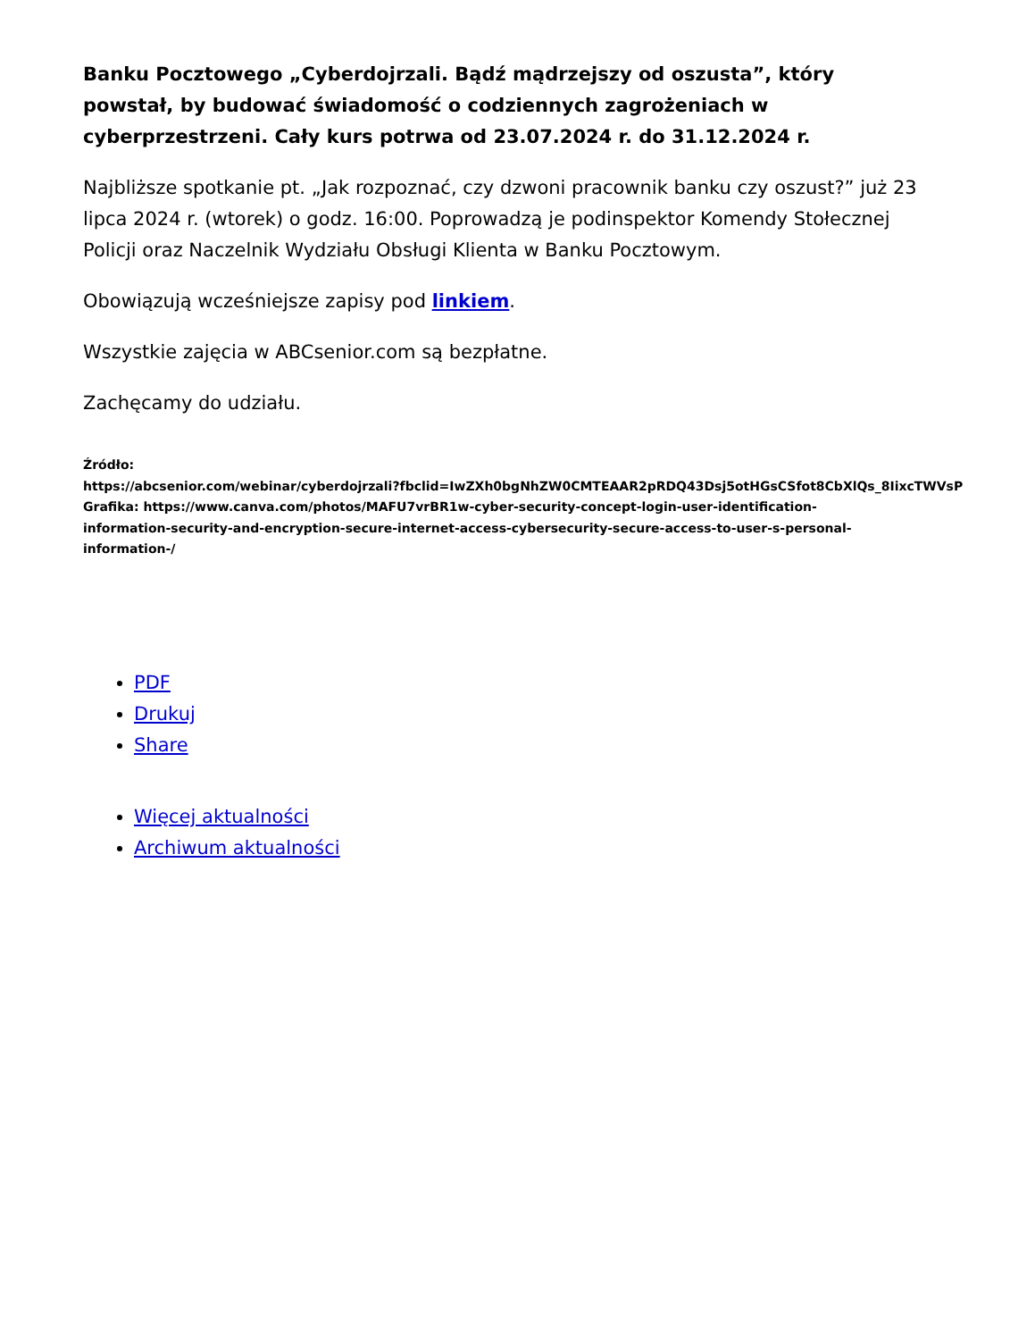Banku Pocztowego „Cyberdojrzali. Bądź mądrzejszy od oszusta”, który powstał, by budować świadomość o codziennych zagrożeniach w cyberprzestrzeni. Cały kurs potrwa od 23.07.2024 r. do 31.12.2024 r.
Najbliższe spotkanie pt. „Jak rozpoznać, czy dzwoni pracownik banku czy oszust?” już 23 lipca 2024 r. (wtorek) o godz. 16:00. Poprowadzą je podinspektor Komendy Stołecznej Policji oraz Naczelnik Wydziału Obsługi Klienta w Banku Pocztowym.
Obowiązują wcześniejsze zapisy pod linkiem.
Wszystkie zajęcia w ABCsenior.com są bezpłatne.
Zachęcamy do udziału.
Źródło:
https://abcsenior.com/webinar/cyberdojrzali?fbclid=IwZXh0bgNhZW0CMTEAAR2pRDQ43Dsj5otHGsCSfot8CbXlQs_8IixcTWVsP
Grafika: https://www.canva.com/photos/MAFU7vrBR1w-cyber-security-concept-login-user-identification-
information-security-and-encryption-secure-internet-access-cybersecurity-secure-access-to-user-s-personal-
information-/
PDF
Drukuj
Share
Więcej aktualności
Archiwum aktualności